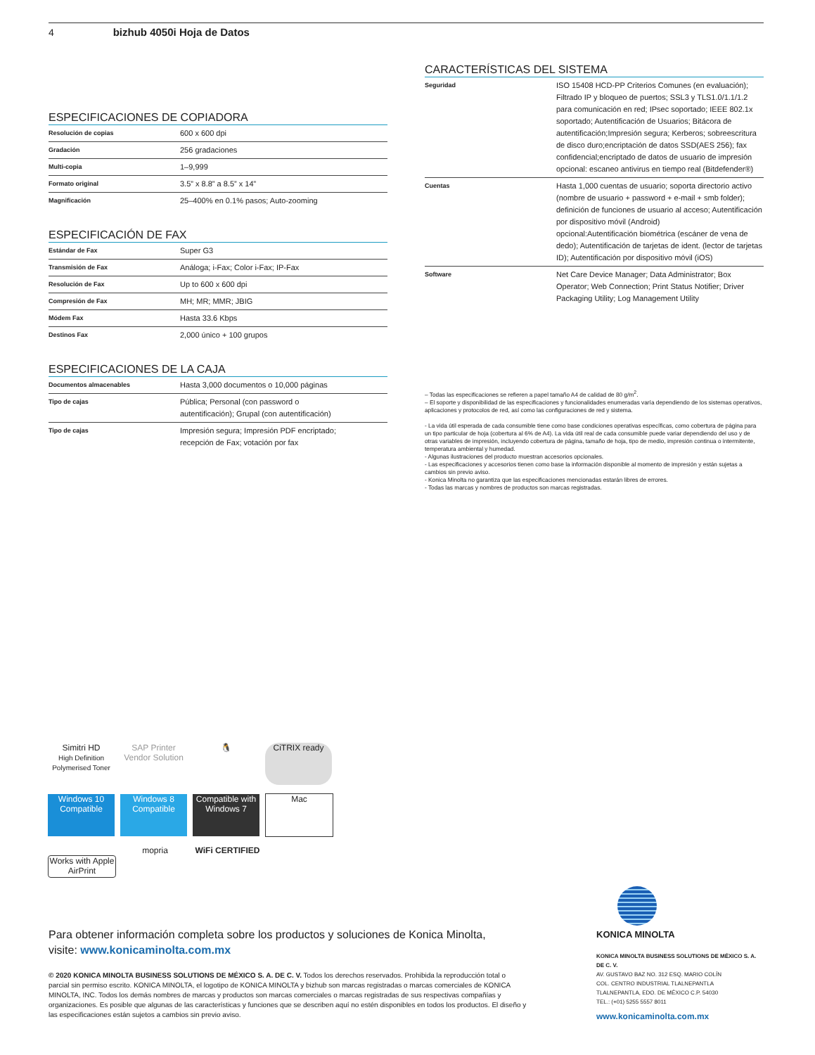4 bizhub 4050i Hoja de Datos
ESPECIFICACIONES DE COPIADORA
| Resolución de copias | 600 x 600 dpi |
| Gradación | 256 gradaciones |
| Multi-copia | 1–9,999 |
| Formato original | 3.5” x 8.8” a 8.5” x 14” |
| Magnificación | 25–400% en 0.1% pasos; Auto-zooming |
ESPECIFICACIÓN DE FAX
| Estándar de Fax | Super G3 |
| Transmisión de Fax | Análoga; i-Fax; Color i-Fax; IP-Fax |
| Resolución de Fax | Up to 600 x 600 dpi |
| Compresión de Fax | MH; MR; MMR; JBIG |
| Módem Fax | Hasta 33.6 Kbps |
| Destinos Fax | 2,000 único + 100 grupos |
ESPECIFICACIONES DE LA CAJA
| Documentos almacenables | Hasta 3,000 documentos o 10,000 páginas |
| Tipo de cajas | Pública; Personal (con password o autentificación); Grupal (con autentificación) |
| Tipo de cajas | Impresión segura; Impresión PDF encriptado; recepción de Fax; votación por fax |
CARACTERÍSTICAS DEL SISTEMA
| Seguridad | ISO 15408 HCD-PP Criterios Comunes (en evaluación); Filtrado IP y bloqueo de puertos; SSL3 y TLS1.0/1.1/1.2 para comunicación en red; IPsec soportado; IEEE 802.1x soportado; Autentificación de Usuarios; Bitácora de autentificación;Impresión segura; Kerberos; sobreescritura de disco duro;encriptación de datos SSD(AES 256); fax confidencial;encriptado de datos de usuario de impresión opcional: escaneo antivirus en tiempo real (Bitdefender®) |
| Cuentas | Hasta 1,000 cuentas de usuario; soporta directorio activo (nombre de usuario + password + e-mail + smb folder); definición de funciones de usuario al acceso; Autentificación por dispositivo móvil (Android) opcional:Autentificación biométrica (escáner de vena de dedo); Autentificación de tarjetas de ident. (lector de tarjetas ID); Autentificación por dispositivo móvil (iOS) |
| Software | Net Care Device Manager; Data Administrator; Box Operator; Web Connection; Print Status Notifier; Driver Packaging Utility; Log Management Utility |
– Todas las especificaciones se refieren a papel tamaño A4 de calidad de 80 g/m<sup>2</sup>.
– El soporte y disponibilidad de las especificaciones y funcionalidades enumeradas varía dependiendo de los sistemas operativos, aplicaciones y protocolos de red, así como las configuraciones de red y sistema.
- La vida útil esperada de cada consumible tiene como base condiciones operativas específicas, como cobertura de página para un tipo particular de hoja (cobertura al 6% de A4). La vida útil real de cada consumible puede variar dependiendo del uso y de otras variables de impresión, incluyendo cobertura de página, tamaño de hoja, tipo de medio, impresión continua o intermitente, temperatura ambiental y humedad.
- Algunas ilustraciones del producto muestran accesorios opcionales.
- Las especificaciones y accesorios tienen como base la información disponible al momento de impresión y están sujetas a cambios sin previo aviso.
- Konica Minolta no garantiza que las especificaciones mencionadas estarán libres de errores.
- Todas las marcas y nombres de productos son marcas registradas.
Simitri HD
High Definition Polymerised Toner
SAP Printer Vendor Solution
🐧 CiTRIX ready
Windows 10 Compatible
Windows 8 Compatible
Compatible with Windows 7
Mac
Works with Apple AirPrint
mopria
WiFi CERTIFIED
Para obtener información completa sobre los productos y soluciones de Konica Minolta,
visite: www.konicaminolta.com.mx
© 2020 KONICA MINOLTA BUSINESS SOLUTIONS DE MÉXICO S. A. DE C. V. Todos los derechos reservados. Prohibida la reproducción total o parcial sin permiso escrito. KONICA MINOLTA, el logotipo de KONICA MINOLTA y bizhub son marcas registradas o marcas comerciales de KONICA MINOLTA, INC. Todos los demás nombres de marcas y productos son marcas comerciales o marcas registradas de sus respectivas compañías y organizaciones. Es posible que algunas de las características y funciones que se describen aquí no estén disponibles en todos los productos. El diseño y las especificaciones están sujetos a cambios sin previo aviso.
KONICA MINOLTA
KONICA MINOLTA BUSINESS SOLUTIONS DE MÉXICO S. A. DE C. V.
AV. GUSTAVO BAZ NO. 312 ESQ. MARIO COLÍN
COL. CENTRO INDUSTRIAL TLALNEPANTLA
TLALNEPANTLA, EDO. DE MÉXICO C.P. 54030
TEL.: (+01) 5255 5557 8011
www.konicaminolta.com.mx